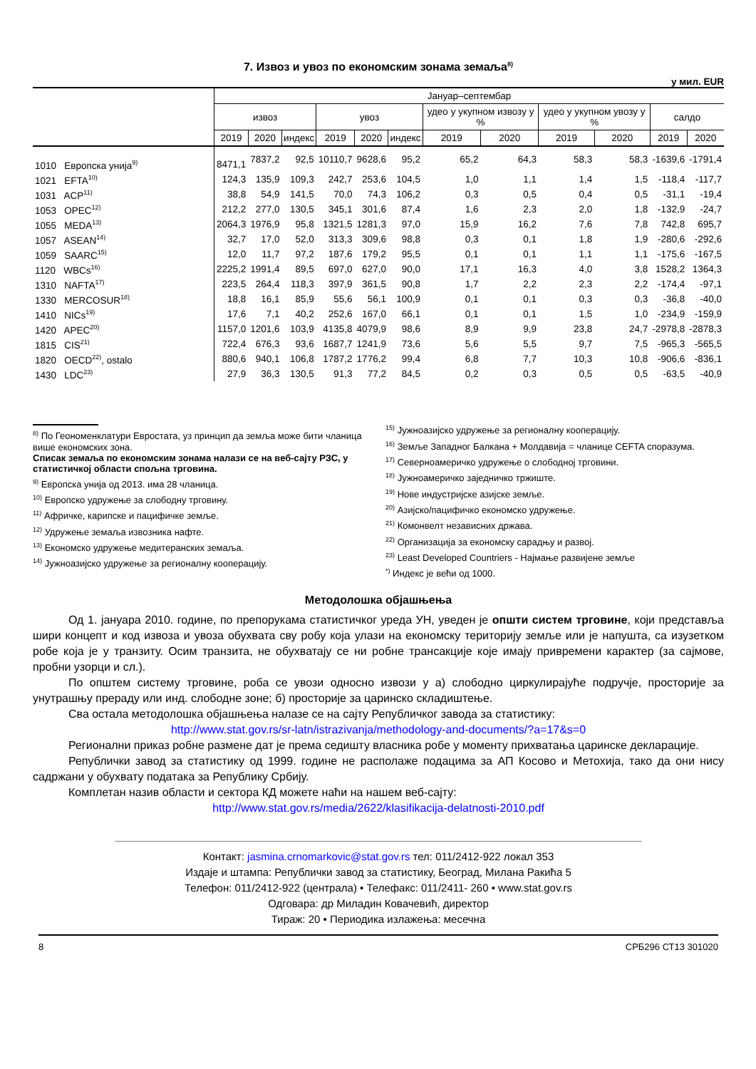7. Извоз и увоз по економским зонама земаља<sup>8)</sup>
у мил. EUR
| | Јануар–септембар | | | | | | | | | | | |
| --- | --- | --- | --- | --- | --- | --- | --- | --- | --- | --- | --- | --- |
| | извоз | | | увоз | | | удео у укупном извозу у % | | удео у укупном увозу у % | | салдо | |
| | 2019 | 2020 | индекс | 2019 | 2020 | индекс | 2019 | 2020 | 2019 | 2020 | 2019 | 2020 |
| 1010 Европска унија<sup>9)</sup> | 8471,1 | 7837,2 | 92,5 | 10110,7 | 9628,6 | 95,2 | 65,2 | 64,3 | 58,3 | 58,3 | -1639,6 | -1791,4 |
| 1021 EFTA<sup>10)</sup> | 124,3 | 135,9 | 109,3 | 242,7 | 253,6 | 104,5 | 1,0 | 1,1 | 1,4 | 1,5 | -118,4 | -117,7 |
| 1031 ACP<sup>11)</sup> | 38,8 | 54,9 | 141,5 | 70,0 | 74,3 | 106,2 | 0,3 | 0,5 | 0,4 | 0,5 | -31,1 | -19,4 |
| 1053 OPEC<sup>12)</sup> | 212,2 | 277,0 | 130,5 | 345,1 | 301,6 | 87,4 | 1,6 | 2,3 | 2,0 | 1,8 | -132,9 | -24,7 |
| 1055 MEDA<sup>13)</sup> | 2064,3 | 1976,9 | 95,8 | 1321,5 | 1281,3 | 97,0 | 15,9 | 16,2 | 7,6 | 7,8 | 742,8 | 695,7 |
| 1057 ASEAN<sup>14)</sup> | 32,7 | 17,0 | 52,0 | 313,3 | 309,6 | 98,8 | 0,3 | 0,1 | 1,8 | 1,9 | -280,6 | -292,6 |
| 1059 SAARC<sup>15)</sup> | 12,0 | 11,7 | 97,2 | 187,6 | 179,2 | 95,5 | 0,1 | 0,1 | 1,1 | 1,1 | -175,6 | -167,5 |
| 1120 WBCs<sup>16)</sup> | 2225,2 | 1991,4 | 89,5 | 697,0 | 627,0 | 90,0 | 17,1 | 16,3 | 4,0 | 3,8 | 1528,2 | 1364,3 |
| 1310 NAFTA<sup>17)</sup> | 223,5 | 264,4 | 118,3 | 397,9 | 361,5 | 90,8 | 1,7 | 2,2 | 2,3 | 2,2 | -174,4 | -97,1 |
| 1330 MERCOSUR<sup>18)</sup> | 18,8 | 16,1 | 85,9 | 55,6 | 56,1 | 100,9 | 0,1 | 0,1 | 0,3 | 0,3 | -36,8 | -40,0 |
| 1410 NICs<sup>19)</sup> | 17,6 | 7,1 | 40,2 | 252,6 | 167,0 | 66,1 | 0,1 | 0,1 | 1,5 | 1,0 | -234,9 | -159,9 |
| 1420 APEC<sup>20)</sup> | 1157,0 | 1201,6 | 103,9 | 4135,8 | 4079,9 | 98,6 | 8,9 | 9,9 | 23,8 | 24,7 | -2978,8 | -2878,3 |
| 1815 CIS<sup>21)</sup> | 722,4 | 676,3 | 93,6 | 1687,7 | 1241,9 | 73,6 | 5,6 | 5,5 | 9,7 | 7,5 | -965,3 | -565,5 |
| 1820 OECD<sup>22)</sup>, ostalo | 880,6 | 940,1 | 106,8 | 1787,2 | 1776,2 | 99,4 | 6,8 | 7,7 | 10,3 | 10,8 | -906,6 | -836,1 |
| 1430 LDC<sup>23)</sup> | 27,9 | 36,3 | 130,5 | 91,3 | 77,2 | 84,5 | 0,2 | 0,3 | 0,5 | 0,5 | -63,5 | -40,9 |
<sup>8)</sup> По Геономенклатури Евростата, уз принцип да земља може бити чланица више економских зона.
Списак земаља по економским зонама налази се на веб-сајту РЗС, у статистичкој области спољна трговина.
<sup>9)</sup> Европска унија од 2013. има 28 чланица.
<sup>10)</sup> Европско удружење за слободну трговину.
<sup>11)</sup> Афричке, карипске и пацифичке земље.
<sup>12)</sup> Удружење земаља извозника нафте.
<sup>13)</sup> Економско удружење медитеранских земаља.
<sup>14)</sup> Јужноазијско удружење за регионалну кооперацију.
<sup>15)</sup> Јужноазијско удружење за регионалну кооперацију.
<sup>16)</sup> Земље Западног Балкана + Молдавија = чланице CEFTA споразума.
<sup>17)</sup> Северноамеричко удружење о слободној трговини.
<sup>18)</sup> Јужноамеричко заједничко тржиште.
<sup>19)</sup> Нове индустријске азијске земље.
<sup>20)</sup> Азијско/пацифичко економско удружење.
<sup>21)</sup> Комонвелт независних држава.
<sup>22)</sup> Организација за економску сарадњу и развој.
<sup>23)</sup> Least Developed Countriers - Најмање развијене земље
<sup>*)</sup> Индекс је већи од 1000.
Методолошка објашњења
Од 1. јануара 2010. године, по препорукама статистичког уреда УН, уведен је општи систем трговине, који представља шири концепт и код извоза и увоза обухвата сву робу која улази на економску територију земље или је напушта, са изузетком робе која је у транзиту. Осим транзита, не обухватају се ни робне трансакције које имају привремени карактер (за сајмове, пробни узорци и сл.).
По општем систему трговине, роба се увози односно извози у а) слободно циркулирајуће подручје, просторије за унутрашњу прераду или инд. слободне зоне; б) просторије за царинско складиштење.
Сва остала методолошка објашњења налазе се на сајту Републичког завода за статистику:
http://www.stat.gov.rs/sr-latn/istrazivanja/methodology-and-documents/?a=17&s=0
Регионални приказ робне размене дат је према седишту власника робе у моменту прихватања царинске декларације.
Републички завод за статистику од 1999. године не располаже подацима за АП Косово и Метохија, тако да они нису садржани у обухвату података за Републику Србију.
Комплетан назив области и сектора КД можете наћи на нашем веб-сајту:
http://www.stat.gov.rs/media/2622/klasifikacija-delatnosti-2010.pdf
Контакт: jasmina.crnomarkovic@stat.gov.rs тел: 011/2412-922 локал 353
Издаје и штампа: Републички завод за статистику, Београд, Милана Ракића 5
Телефон: 011/2412-922 (централа) • Телефакс: 011/2411- 260 • www.stat.gov.rs
Одговара: др Миладин Ковачевић, директор
Тираж: 20 • Периодика излажења: месечна
8 СРБ296 СТ13 301020